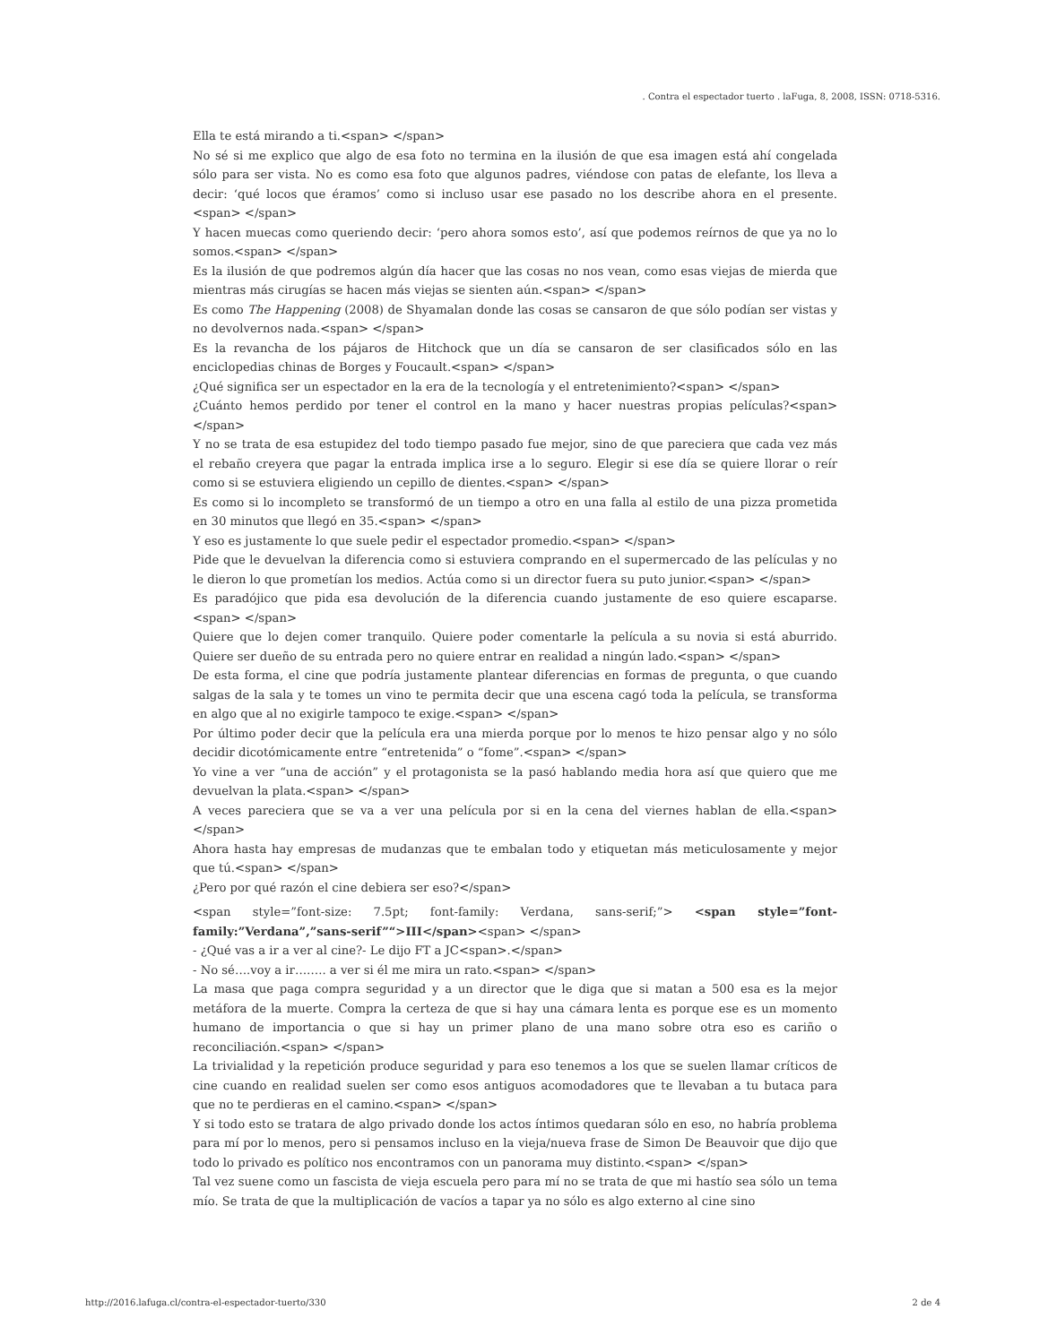. Contra el espectador tuerto . laFuga, 8, 2008, ISSN: 0718-5316.
Ella te está mirando a ti.<span> </span>
No sé si me explico que algo de esa foto no termina en la ilusión de que esa imagen está ahí congelada sólo para ser vista. No es como esa foto que algunos padres, viéndose con patas de elefante, los lleva a decir: ‘qué locos que éramos’ como si incluso usar ese pasado no los describe ahora en el presente.<span> </span>
Y hacen muecas como queriendo decir: ‘pero ahora somos esto’, así que podemos reírnos de que ya no lo somos.<span> </span>
Es la ilusión de que podremos algún día hacer que las cosas no nos vean, como esas viejas de mierda que mientras más cirugías se hacen más viejas se sienten aún.<span> </span>
Es como The Happening (2008) de Shyamalan donde las cosas se cansaron de que sólo podían ser vistas y no devolvernos nada.<span> </span>
Es la revancha de los pájaros de Hitchock que un día se cansaron de ser clasificados sólo en las enciclopedias chinas de Borges y Foucault.<span> </span>
¿Qué significa ser un espectador en la era de la tecnología y el entretenimiento?<span> </span>
¿Cuánto hemos perdido por tener el control en la mano y hacer nuestras propias películas?<span> </span>
Y no se trata de esa estupidez del todo tiempo pasado fue mejor, sino de que pareciera que cada vez más el rebaño creyera que pagar la entrada implica irse a lo seguro. Elegir si ese día se quiere llorar o reír como si se estuviera eligiendo un cepillo de dientes.<span> </span>
Es como si lo incompleto se transformó de un tiempo a otro en una falla al estilo de una pizza prometida en 30 minutos que llegó en 35.<span> </span>
Y eso es justamente lo que suele pedir el espectador promedio.<span> </span>
Pide que le devuelvan la diferencia como si estuviera comprando en el supermercado de las películas y no le dieron lo que prometían los medios. Actúa como si un director fuera su puto junior.<span> </span>
Es paradójico que pida esa devolución de la diferencia cuando justamente de eso quiere escaparse.<span> </span>
Quiere que lo dejen comer tranquilo. Quiere poder comentarle la película a su novia si está aburrido. Quiere ser dueño de su entrada pero no quiere entrar en realidad a ningún lado.<span> </span>
De esta forma, el cine que podría justamente plantear diferencias en formas de pregunta, o que cuando salgas de la sala y te tomes un vino te permita decir que una escena cagó toda la película, se transforma en algo que al no exigirle tampoco te exige.<span> </span>
Por último poder decir que la película era una mierda porque por lo menos te hizo pensar algo y no sólo decidir dicotómicamente entre “entretenida” o “fome”.<span> </span>
Yo vine a ver “una de acción” y el protagonista se la pasó hablando media hora así que quiero que me devuelvan la plata.<span> </span>
A veces pareciera que se va a ver una película por si en la cena del viernes hablan de ella.<span> </span>
Ahora hasta hay empresas de mudanzas que te embalan todo y etiquetan más meticulosamente y mejor que tú.<span> </span>
¿Pero por qué razón el cine debiera ser eso?</span>
<span style=”font-size: 7.5pt; font-family: Verdana, sans-serif;”> <span style=”font-family:”Verdana”,”sans-serif”“>III</span><span> </span>
- ¿Qué vas a ir a ver al cine?- Le dijo FT a JC<span>.</span>
- No sé….voy a ir…….. a ver si él me mira un rato.<span> </span>
La masa que paga compra seguridad y a un director que le diga que si matan a 500 esa es la mejor metáfora de la muerte. Compra la certeza de que si hay una cámara lenta es porque ese es un momento humano de importancia o que si hay un primer plano de una mano sobre otra eso es cariño o reconciliación.<span> </span>
La trivialidad y la repetición produce seguridad y para eso tenemos a los que se suelen llamar críticos de cine cuando en realidad suelen ser como esos antiguos acomodadores que te llevaban a tu butaca para que no te perdieras en el camino.<span> </span>
Y si todo esto se tratara de algo privado donde los actos íntimos quedaran sólo en eso, no habría problema para mí por lo menos, pero si pensamos incluso en la vieja/nueva frase de Simon De Beauvoir que dijo que todo lo privado es político nos encontramos con un panorama muy distinto.<span> </span>
Tal vez suene como un fascista de vieja escuela pero para mí no se trata de que mi hastío sea sólo un tema mío. Se trata de que la multiplicación de vacíos a tapar ya no sólo es algo externo al cine sino
http://2016.lafuga.cl/contra-el-espectador-tuerto/330 2 de 4